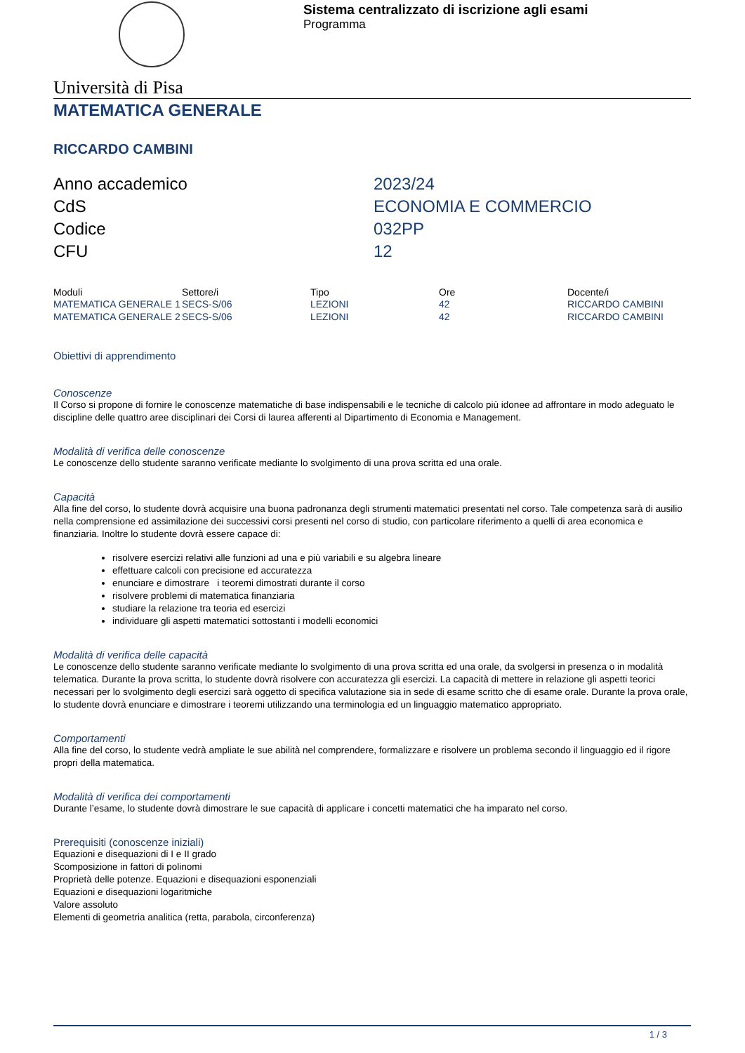Sistema centralizzato di iscrizione agli esami
Programma
Università di Pisa
MATEMATICA GENERALE
RICCARDO CAMBINI
Anno accademico
2023/24
CdS
ECONOMIA E COMMERCIO
Codice
032PP
CFU
12
| Moduli | Settore/i | Tipo | Ore | Docente/i |
| --- | --- | --- | --- | --- |
| MATEMATICA GENERALE 1 | SECS-S/06 | LEZIONI | 42 | RICCARDO CAMBINI |
| MATEMATICA GENERALE 2 | SECS-S/06 | LEZIONI | 42 | RICCARDO CAMBINI |
Obiettivi di apprendimento
Conoscenze
Il Corso si propone di fornire le conoscenze matematiche di base indispensabili e le tecniche di calcolo più idonee ad affrontare in modo adeguato le discipline delle quattro aree disciplinari dei Corsi di laurea afferenti al Dipartimento di Economia e Management.
Modalità di verifica delle conoscenze
Le conoscenze dello studente saranno verificate mediante lo svolgimento di una prova scritta ed una orale.
Capacità
Alla fine del corso, lo studente dovrà acquisire una buona padronanza degli strumenti matematici presentati nel corso. Tale competenza sarà di ausilio nella comprensione ed assimilazione dei successivi corsi presenti nel corso di studio, con particolare riferimento a quelli di area economica e finanziaria. Inoltre lo studente dovrà essere capace di:
risolvere esercizi relativi alle funzioni ad una e più variabili e su algebra lineare
effettuare calcoli con precisione ed accuratezza
enunciare e dimostrare i teoremi dimostrati durante il corso
risolvere problemi di matematica finanziaria
studiare la relazione tra teoria ed esercizi
individuare gli aspetti matematici sottostanti i modelli economici
Modalità di verifica delle capacità
Le conoscenze dello studente saranno verificate mediante lo svolgimento di una prova scritta ed una orale, da svolgersi in presenza o in modalità telematica. Durante la prova scritta, lo studente dovrà risolvere con accuratezza gli esercizi. La capacità di mettere in relazione gli aspetti teorici necessari per lo svolgimento degli esercizi sarà oggetto di specifica valutazione sia in sede di esame scritto che di esame orale. Durante la prova orale, lo studente dovrà enunciare e dimostrare i teoremi utilizzando una terminologia ed un linguaggio matematico appropriato.
Comportamenti
Alla fine del corso, lo studente vedrà ampliate le sue abilità nel comprendere, formalizzare e risolvere un problema secondo il linguaggio ed il rigore propri della matematica.
Modalità di verifica dei comportamenti
Durante l’esame, lo studente dovrà dimostrare le sue capacità di applicare i concetti matematici che ha imparato nel corso.
Prerequisiti (conoscenze iniziali)
Equazioni e disequazioni di I e II grado
Scomposizione in fattori di polinomi
Proprietà delle potenze. Equazioni e disequazioni esponenziali
Equazioni e disequazioni logaritmiche
Valore assoluto
Elementi di geometria analitica (retta, parabola, circonferenza)
1 / 3